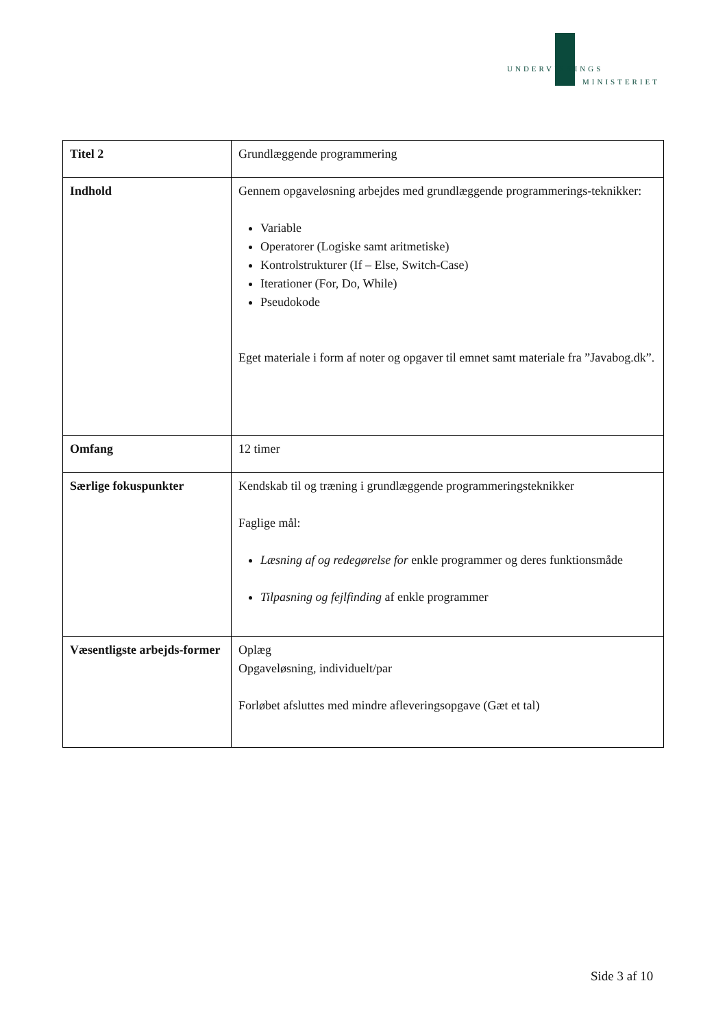UNDERVISNINGS
MINISTERIET
| Titel 2 | Grundlæggende programmering |
| Indhold | Gennem opgaveløsning arbejdes med grundlæggende programmerings-teknikker: Variable Operatorer (Logiske samt aritmetiske) Kontrolstrukturer (If – Else, Switch-Case) Iterationer (For, Do, While) Pseudokode Eget materiale i form af noter og opgaver til emnet samt materiale fra ”Javabog.dk”. |
| Omfang | 12 timer |
| Særlige fokuspunkter | Kendskab til og træning i grundlæggende programmeringsteknikker Faglige mål: Læsning af og redegørelse for enkle programmer og deres funktionsmåde Tilpasning og fejlfinding af enkle programmer |
| Væsentligste arbejds-former | Oplæg Opgaveløsning, individuelt/par Forløbet afsluttes med mindre afleveringsopgave (Gæt et tal) |
Side 3 af 10